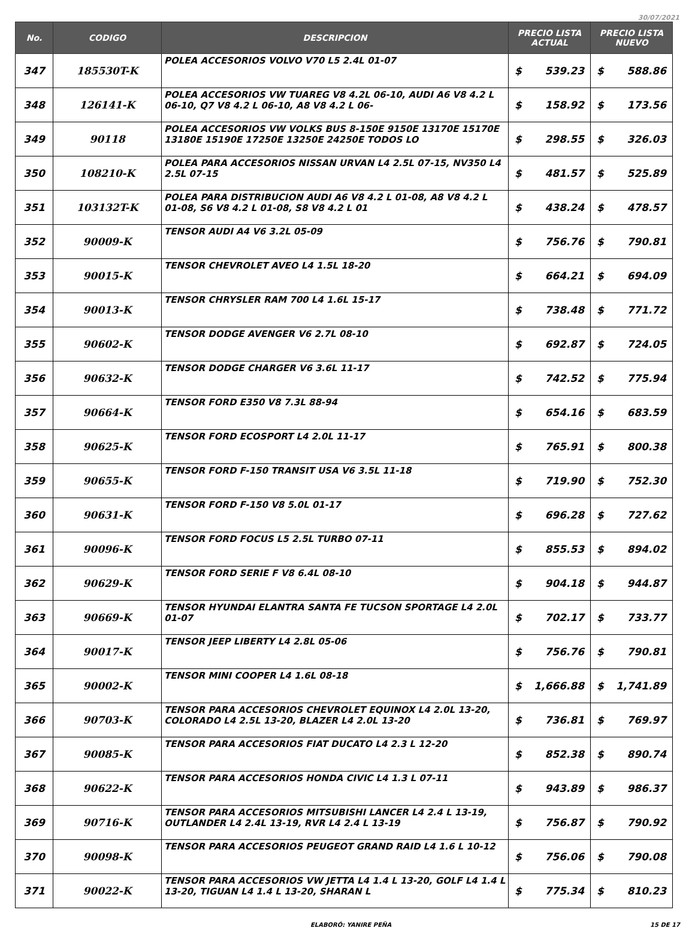30/07/2021
| No. | CODIGO | DESCRIPCION | PRECIO LISTA ACTUAL | | PRECIO LISTA NUEVO | |
| --- | --- | --- | --- | --- | --- | --- |
| 347 | 185530T-K | POLEA ACCESORIOS VOLVO V70 L5 2.4L 01-07 | $ | 539.23 | $ | 588.86 |
| 348 | 126141-K | POLEA ACCESORIOS VW TUAREG V8 4.2L 06-10, AUDI A6 V8 4.2 L 06-10, Q7 V8 4.2 L 06-10, A8 V8 4.2 L 06- | $ | 158.92 | $ | 173.56 |
| 349 | 90118 | POLEA ACCESORIOS VW VOLKS BUS 8-150E 9150E 13170E 15170E 13180E 15190E 17250E 13250E 24250E TODOS LO | $ | 298.55 | $ | 326.03 |
| 350 | 108210-K | POLEA PARA ACCESORIOS NISSAN URVAN L4 2.5L 07-15, NV350 L4 2.5L 07-15 | $ | 481.57 | $ | 525.89 |
| 351 | 103132T-K | POLEA PARA DISTRIBUCION AUDI A6 V8 4.2 L 01-08, A8 V8 4.2 L 01-08, S6 V8 4.2 L 01-08, S8 V8 4.2 L 01 | $ | 438.24 | $ | 478.57 |
| 352 | 90009-K | TENSOR AUDI A4 V6 3.2L 05-09 | $ | 756.76 | $ | 790.81 |
| 353 | 90015-K | TENSOR CHEVROLET AVEO L4 1.5L 18-20 | $ | 664.21 | $ | 694.09 |
| 354 | 90013-K | TENSOR CHRYSLER RAM 700 L4 1.6L 15-17 | $ | 738.48 | $ | 771.72 |
| 355 | 90602-K | TENSOR DODGE AVENGER V6 2.7L 08-10 | $ | 692.87 | $ | 724.05 |
| 356 | 90632-K | TENSOR DODGE CHARGER V6 3.6L 11-17 | $ | 742.52 | $ | 775.94 |
| 357 | 90664-K | TENSOR FORD E350 V8 7.3L 88-94 | $ | 654.16 | $ | 683.59 |
| 358 | 90625-K | TENSOR FORD ECOSPORT L4 2.0L 11-17 | $ | 765.91 | $ | 800.38 |
| 359 | 90655-K | TENSOR FORD F-150 TRANSIT USA V6 3.5L 11-18 | $ | 719.90 | $ | 752.30 |
| 360 | 90631-K | TENSOR FORD F-150 V8 5.0L 01-17 | $ | 696.28 | $ | 727.62 |
| 361 | 90096-K | TENSOR FORD FOCUS L5 2.5L TURBO 07-11 | $ | 855.53 | $ | 894.02 |
| 362 | 90629-K | TENSOR FORD SERIE F V8 6.4L 08-10 | $ | 904.18 | $ | 944.87 |
| 363 | 90669-K | TENSOR HYUNDAI ELANTRA SANTA FE TUCSON SPORTAGE L4 2.0L 01-07 | $ | 702.17 | $ | 733.77 |
| 364 | 90017-K | TENSOR JEEP LIBERTY L4 2.8L 05-06 | $ | 756.76 | $ | 790.81 |
| 365 | 90002-K | TENSOR MINI COOPER L4 1.6L 08-18 | $ | 1,666.88 | $ | 1,741.89 |
| 366 | 90703-K | TENSOR PARA ACCESORIOS CHEVROLET EQUINOX L4 2.0L 13-20, COLORADO L4 2.5L 13-20, BLAZER L4 2.0L 13-20 | $ | 736.81 | $ | 769.97 |
| 367 | 90085-K | TENSOR PARA ACCESORIOS FIAT DUCATO L4 2.3 L 12-20 | $ | 852.38 | $ | 890.74 |
| 368 | 90622-K | TENSOR PARA ACCESORIOS HONDA CIVIC L4 1.3 L 07-11 | $ | 943.89 | $ | 986.37 |
| 369 | 90716-K | TENSOR PARA ACCESORIOS MITSUBISHI LANCER L4 2.4 L 13-19, OUTLANDER L4 2.4L 13-19, RVR L4 2.4 L 13-19 | $ | 756.87 | $ | 790.92 |
| 370 | 90098-K | TENSOR PARA ACCESORIOS PEUGEOT GRAND RAID L4 1.6 L 10-12 | $ | 756.06 | $ | 790.08 |
| 371 | 90022-K | TENSOR PARA ACCESORIOS VW JETTA L4 1.4 L 13-20, GOLF L4 1.4 L 13-20, TIGUAN L4 1.4 L 13-20, SHARAN L | $ | 775.34 | $ | 810.23 |
ELABORÓ: YANIRE PEÑA 15 DE 17